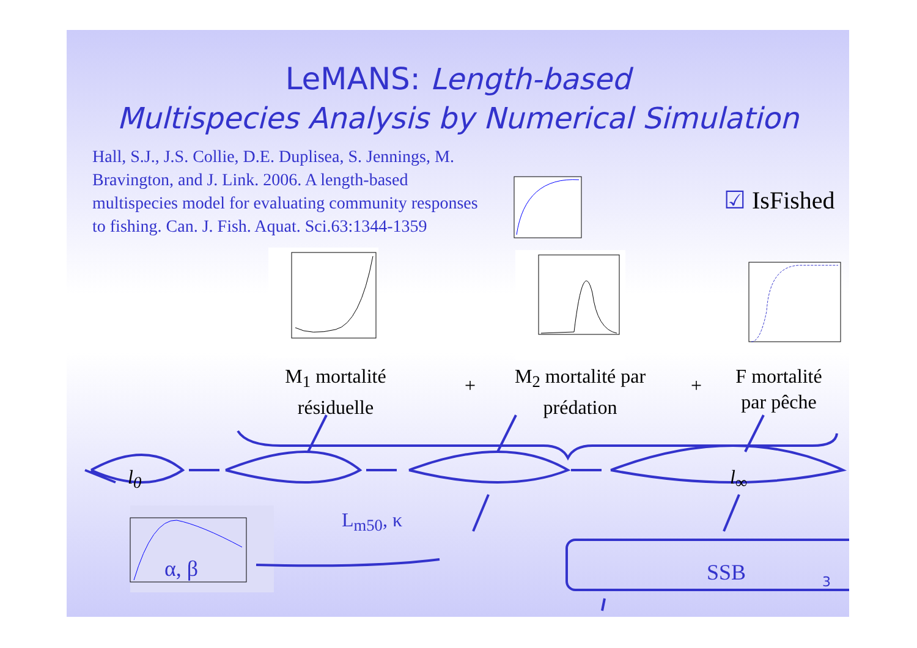LeMANS: Length-based
Multispecies Analysis by Numerical Simulation
Hall, S.J., J.S. Collie, D.E. Duplisea, S. Jennings, M. Bravington, and J. Link. 2006. A length-based multispecies model for evaluating community responses to fishing. Can. J. Fish. Aquat. Sci.63:1344-1359
☑ IsFished
M<sub>1</sub> mortalité résiduelle
+
M<sub>2</sub> mortalité par prédation
+
F mortalité par pêche
l<sub>0</sub>
L<sub>m50</sub>, κ
l<sub>∞</sub>
α, β SSB 3